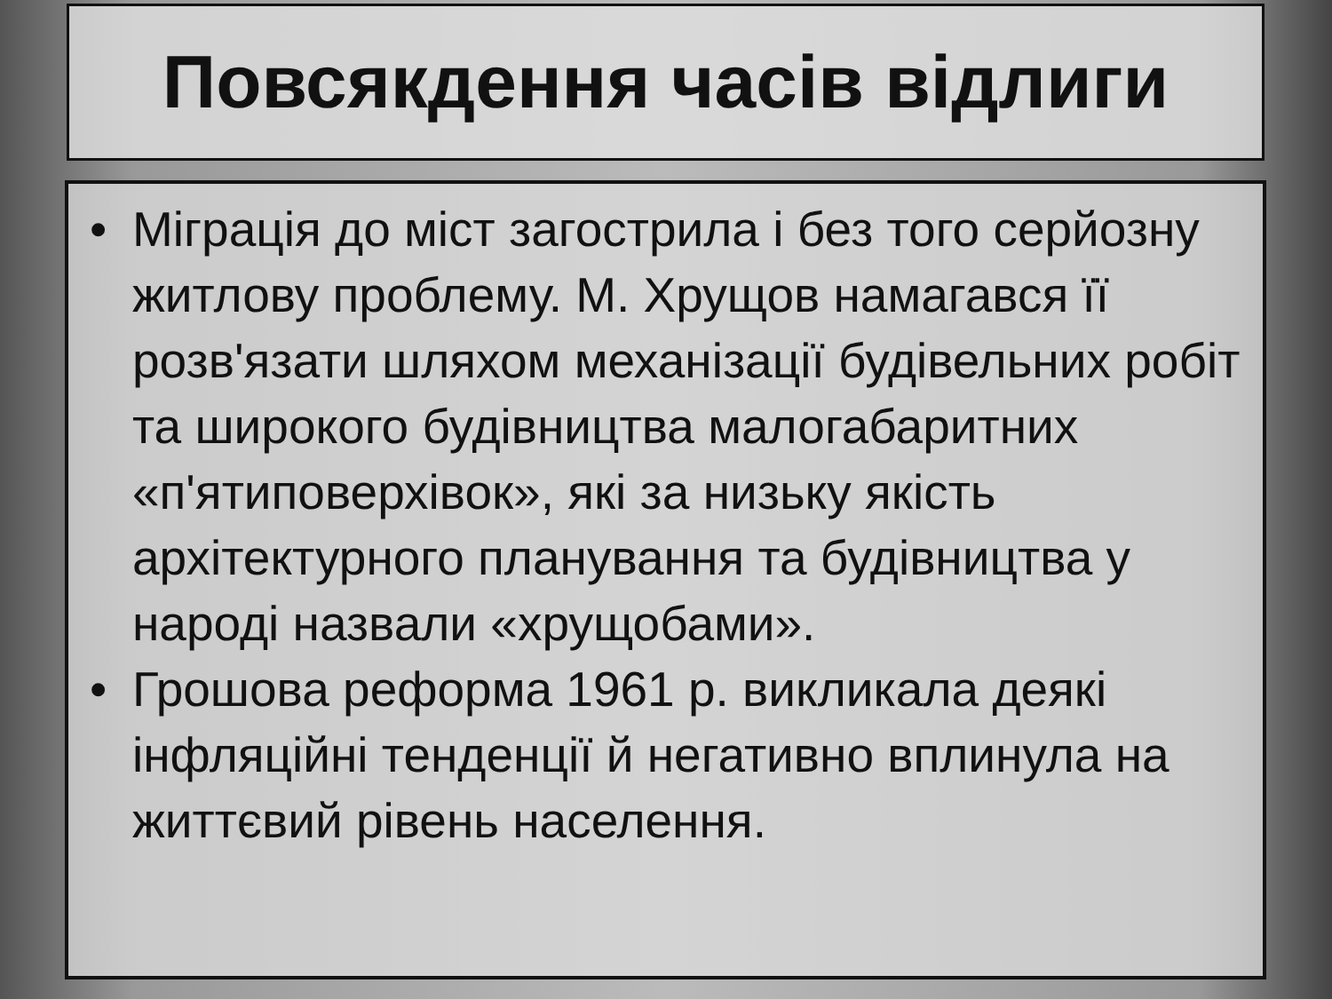Повсякдення часів відлиги
• Міграція до міст загострила і без того серйозну житлову проблему. М. Хрущов намагався її розв'язати шляхом механізації будівельних робіт та широкого будівництва малогабаритних «п'ятиповерхівок», які за низьку якість архітектурного планування та будівництва у народі назвали «хрущобами».
• Грошова реформа 1961 р. викликала деякі інфляційні тенденції й негативно вплинула на життєвий рівень населення.